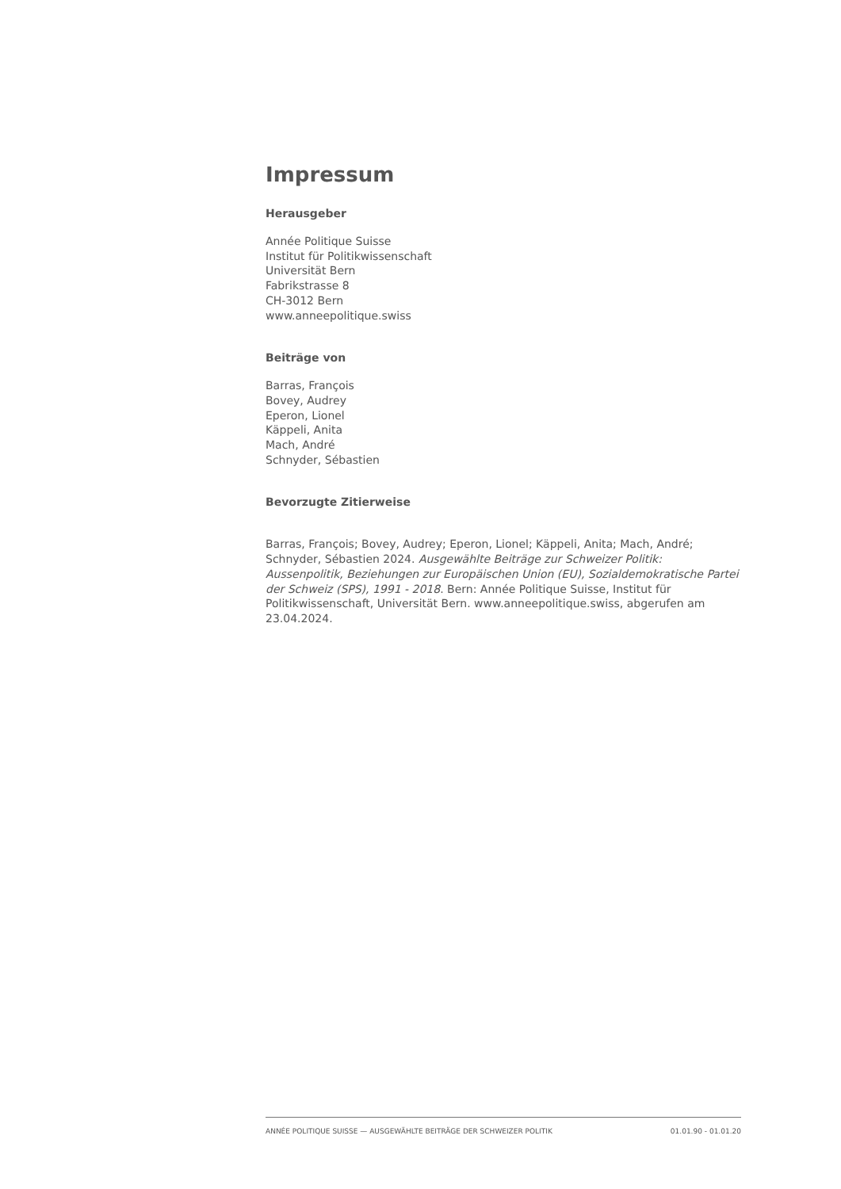Impressum
Herausgeber
Année Politique Suisse
Institut für Politikwissenschaft
Universität Bern
Fabrikstrasse 8
CH-3012 Bern
www.anneepolitique.swiss
Beiträge von
Barras, François
Bovey, Audrey
Eperon, Lionel
Käppeli, Anita
Mach, André
Schnyder, Sébastien
Bevorzugte Zitierweise
Barras, François; Bovey, Audrey; Eperon, Lionel; Käppeli, Anita; Mach, André; Schnyder, Sébastien 2024. Ausgewählte Beiträge zur Schweizer Politik: Aussenpolitik, Beziehungen zur Europäischen Union (EU), Sozialdemokratische Partei der Schweiz (SPS), 1991 - 2018. Bern: Année Politique Suisse, Institut für Politikwissenschaft, Universität Bern. www.anneepolitique.swiss, abgerufen am 23.04.2024.
ANNÉE POLITIQUE SUISSE — AUSGEWÄHLTE BEITRÄGE DER SCHWEIZER POLITIK 01.01.90 - 01.01.20